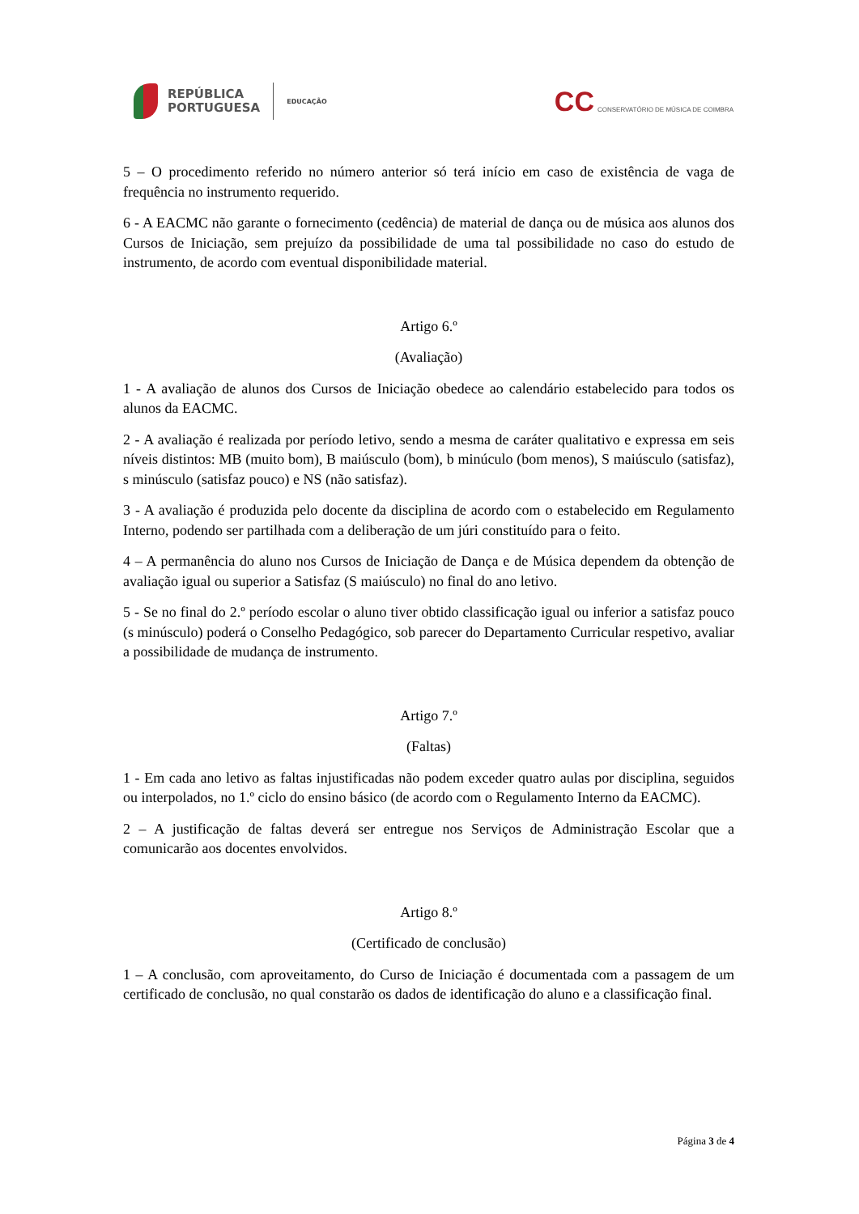REPÚBLICA
PORTUGUESA
EDUCAÇÃO
CC CONSERVATÓRIO DE MÚSICA DE COIMBRA
5 – O procedimento referido no número anterior só terá início em caso de existência de vaga de frequência no instrumento requerido.
6 - A EACMC não garante o fornecimento (cedência) de material de dança ou de música aos alunos dos Cursos de Iniciação, sem prejuízo da possibilidade de uma tal possibilidade no caso do estudo de instrumento, de acordo com eventual disponibilidade material.
Artigo 6.º
(Avaliação)
1 - A avaliação de alunos dos Cursos de Iniciação obedece ao calendário estabelecido para todos os alunos da EACMC.
2 - A avaliação é realizada por período letivo, sendo a mesma de caráter qualitativo e expressa em seis níveis distintos: MB (muito bom), B maiúsculo (bom), b minúculo (bom menos), S maiúsculo (satisfaz), s minúsculo (satisfaz pouco) e NS (não satisfaz).
3 - A avaliação é produzida pelo docente da disciplina de acordo com o estabelecido em Regulamento Interno, podendo ser partilhada com a deliberação de um júri constituído para o feito.
4 – A permanência do aluno nos Cursos de Iniciação de Dança e de Música dependem da obtenção de avaliação igual ou superior a Satisfaz (S maiúsculo) no final do ano letivo.
5 - Se no final do 2.º período escolar o aluno tiver obtido classificação igual ou inferior a satisfaz pouco (s minúsculo) poderá o Conselho Pedagógico, sob parecer do Departamento Curricular respetivo, avaliar a possibilidade de mudança de instrumento.
Artigo 7.º
(Faltas)
1 - Em cada ano letivo as faltas injustificadas não podem exceder quatro aulas por disciplina, seguidos ou interpolados, no 1.º ciclo do ensino básico (de acordo com o Regulamento Interno da EACMC).
2 – A justificação de faltas deverá ser entregue nos Serviços de Administração Escolar que a comunicarão aos docentes envolvidos.
Artigo 8.º
(Certificado de conclusão)
1 – A conclusão, com aproveitamento, do Curso de Iniciação é documentada com a passagem de um certificado de conclusão, no qual constarão os dados de identificação do aluno e a classificação final.
Página 3 de 4